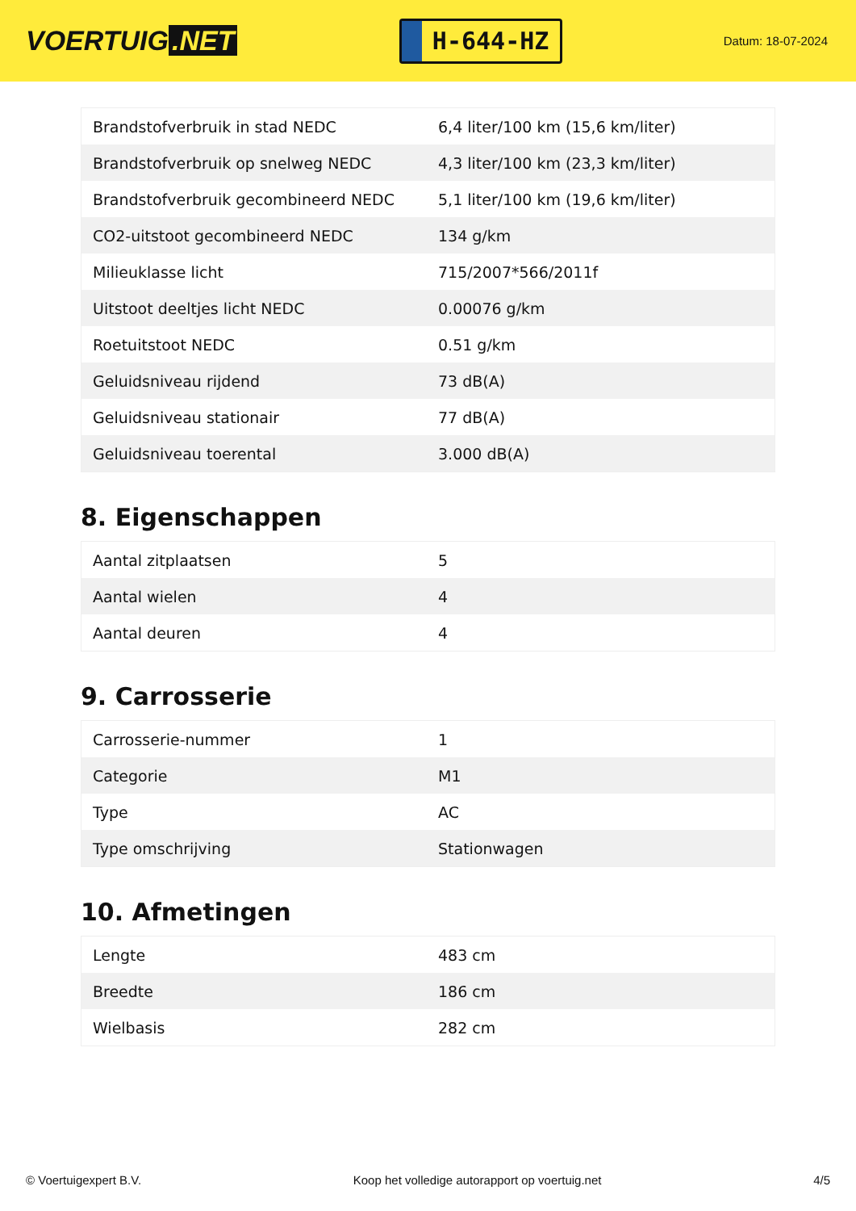VOERTUIG.NET
H-644-HZ
Datum: 18-07-2024
| Brandstofverbruik in stad NEDC | 6,4 liter/100 km (15,6 km/liter) |
| Brandstofverbruik op snelweg NEDC | 4,3 liter/100 km (23,3 km/liter) |
| Brandstofverbruik gecombineerd NEDC | 5,1 liter/100 km (19,6 km/liter) |
| CO2-uitstoot gecombineerd NEDC | 134 g/km |
| Milieuklasse licht | 715/2007*566/2011f |
| Uitstoot deeltjes licht NEDC | 0.00076 g/km |
| Roetuitstoot NEDC | 0.51 g/km |
| Geluidsniveau rijdend | 73 dB(A) |
| Geluidsniveau stationair | 77 dB(A) |
| Geluidsniveau toerental | 3.000 dB(A) |
8. Eigenschappen
| Aantal zitplaatsen | 5 |
| Aantal wielen | 4 |
| Aantal deuren | 4 |
9. Carrosserie
| Carrosserie-nummer | 1 |
| Categorie | M1 |
| Type | AC |
| Type omschrijving | Stationwagen |
10. Afmetingen
| Lengte | 483 cm |
| Breedte | 186 cm |
| Wielbasis | 282 cm |
© Voertuigexpert B.V. Koop het volledige autorapport op voertuig.net 4/5